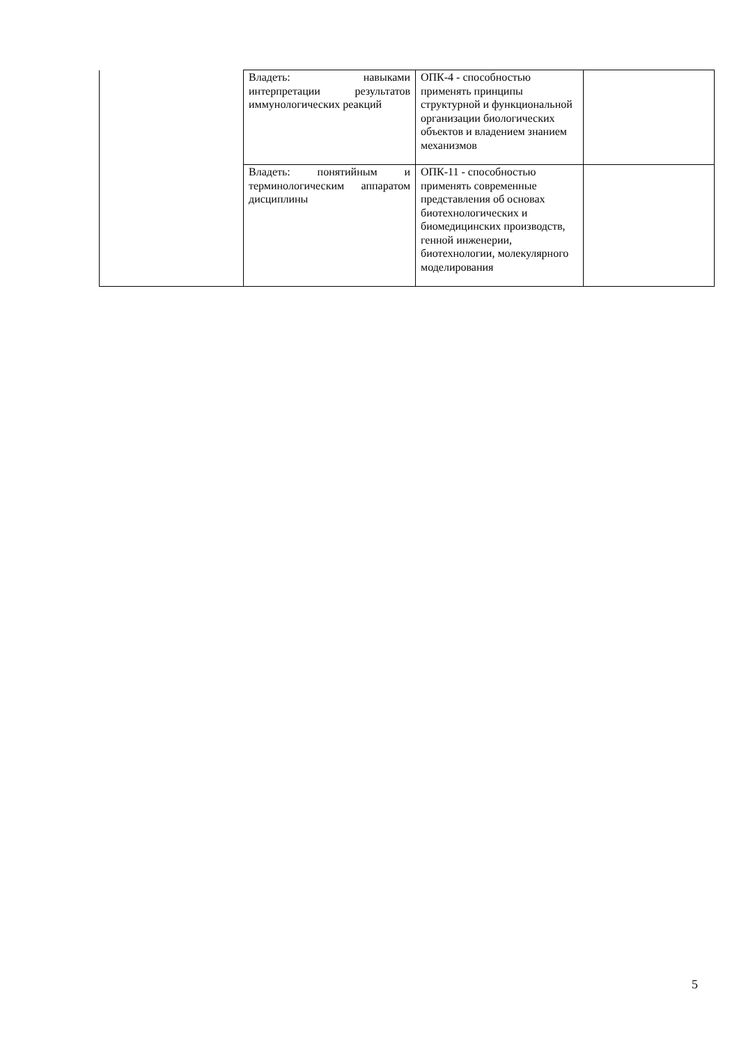| | Владеть: навыками интерпретации результатов иммунологических реакций | ОПК-4 - способностью применять принципы структурной и функциональной организации биологических объектов и владением знанием механизмов | |
| | Владеть: понятийным и терминологическим аппаратом дисциплины | ОПК-11 - способностью применять современные представления об основах биотехнологических и биомедицинских производств, генной инженерии, биотехнологии, молекулярного моделирования | |
5